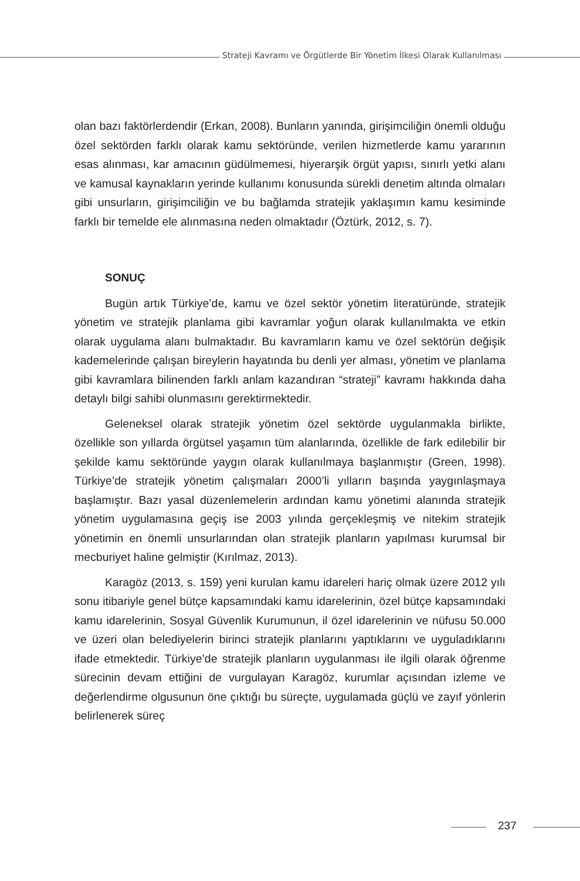Strateji Kavramı ve Örgütlerde Bir Yönetim İlkesi Olarak Kullanılması
olan bazı faktörlerdendir (Erkan, 2008). Bunların yanında, girişimciliğin önemli olduğu özel sektörden farklı olarak kamu sektöründe, verilen hizmetlerde kamu yararının esas alınması, kar amacının güdülmemesi, hiyerarşik örgüt yapısı, sınırlı yetki alanı ve kamusal kaynakların yerinde kullanımı konusunda sürekli denetim altında olmaları gibi unsurların, girişimciliğin ve bu bağlamda stratejik yaklaşımın kamu kesiminde farklı bir temelde ele alınmasına neden olmaktadır (Öztürk, 2012, s. 7).
SONUÇ
Bugün artık Türkiye’de, kamu ve özel sektör yönetim literatüründe, stratejik yönetim ve stratejik planlama gibi kavramlar yoğun olarak kullanılmakta ve etkin olarak uygulama alanı bulmaktadır. Bu kavramların kamu ve özel sektörün değişik kademelerinde çalışan bireylerin hayatında bu denli yer alması, yönetim ve planlama gibi kavramlara bilinenden farklı anlam kazandıran “strateji” kavramı hakkında daha detaylı bilgi sahibi olunmasını gerektirmektedir.
Geleneksel olarak stratejik yönetim özel sektörde uygulanmakla birlikte, özellikle son yıllarda örgütsel yaşamın tüm alanlarında, özellikle de fark edilebilir bir şekilde kamu sektöründe yaygın olarak kullanılmaya başlanmıştır (Green, 1998). Türkiye’de stratejik yönetim çalışmaları 2000’li yılların başında yaygınlaşmaya başlamıştır. Bazı yasal düzenlemelerin ardından kamu yönetimi alanında stratejik yönetim uygulamasına geçiş ise 2003 yılında gerçekleşmiş ve nitekim stratejik yönetimin en önemli unsurlarından olan stratejik planların yapılması kurumsal bir mecburiyet haline gelmiştir (Kırılmaz, 2013).
Karagöz (2013, s. 159) yeni kurulan kamu idareleri hariç olmak üzere 2012 yılı sonu itibariyle genel bütçe kapsamındaki kamu idarelerinin, özel bütçe kapsamındaki kamu idarelerinin, Sosyal Güvenlik Kurumunun, il özel idarelerinin ve nüfusu 50.000 ve üzeri olan belediyelerin birinci stratejik planlarını yaptıklarını ve uyguladıklarını ifade etmektedir. Türkiye’de stratejik planların uygulanması ile ilgili olarak öğrenme sürecinin devam ettiğini de vurgulayan Karagöz, kurumlar açısından izleme ve değerlendirme olgusunun öne çıktığı bu süreçte, uygulamada güçlü ve zayıf yönlerin belirlenerek süreç
237